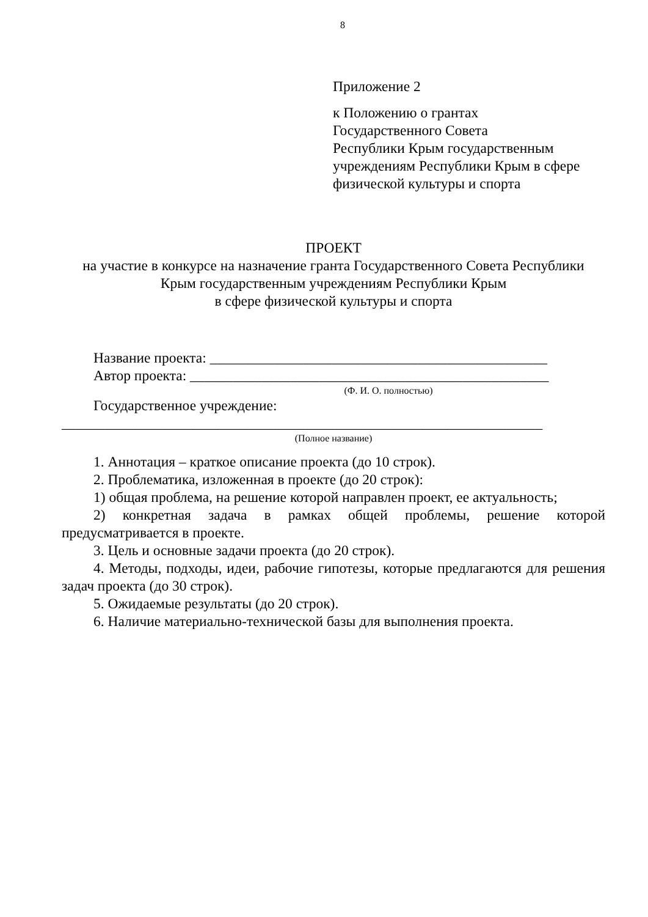8
Приложение 2
к Положению о грантах
Государственного Совета
Республики Крым государственным
учреждениям Республики Крым в сфере
физической культуры и спорта
ПРОЕКТ
на участие в конкурсе на назначение гранта Государственного Совета Республики
Крым государственным учреждениям Республики Крым
в сфере физической культуры и спорта
Название проекта: _______________________________________________
Автор проекта: __________________________________________________
(Ф. И. О. полностью)
Государственное учреждение:
___________________________________________________________________
(Полное название)
1. Аннотация – краткое описание проекта (до 10 строк).
2. Проблематика, изложенная в проекте (до 20 строк):
1) общая проблема, на решение которой направлен проект, ее актуальность;
2) конкретная задача в рамках общей проблемы, решение которой предусматривается в проекте.
3. Цель и основные задачи проекта (до 20 строк).
4. Методы, подходы, идеи, рабочие гипотезы, которые предлагаются для решения задач проекта (до 30 строк).
5. Ожидаемые результаты (до 20 строк).
6. Наличие материально-технической базы для выполнения проекта.